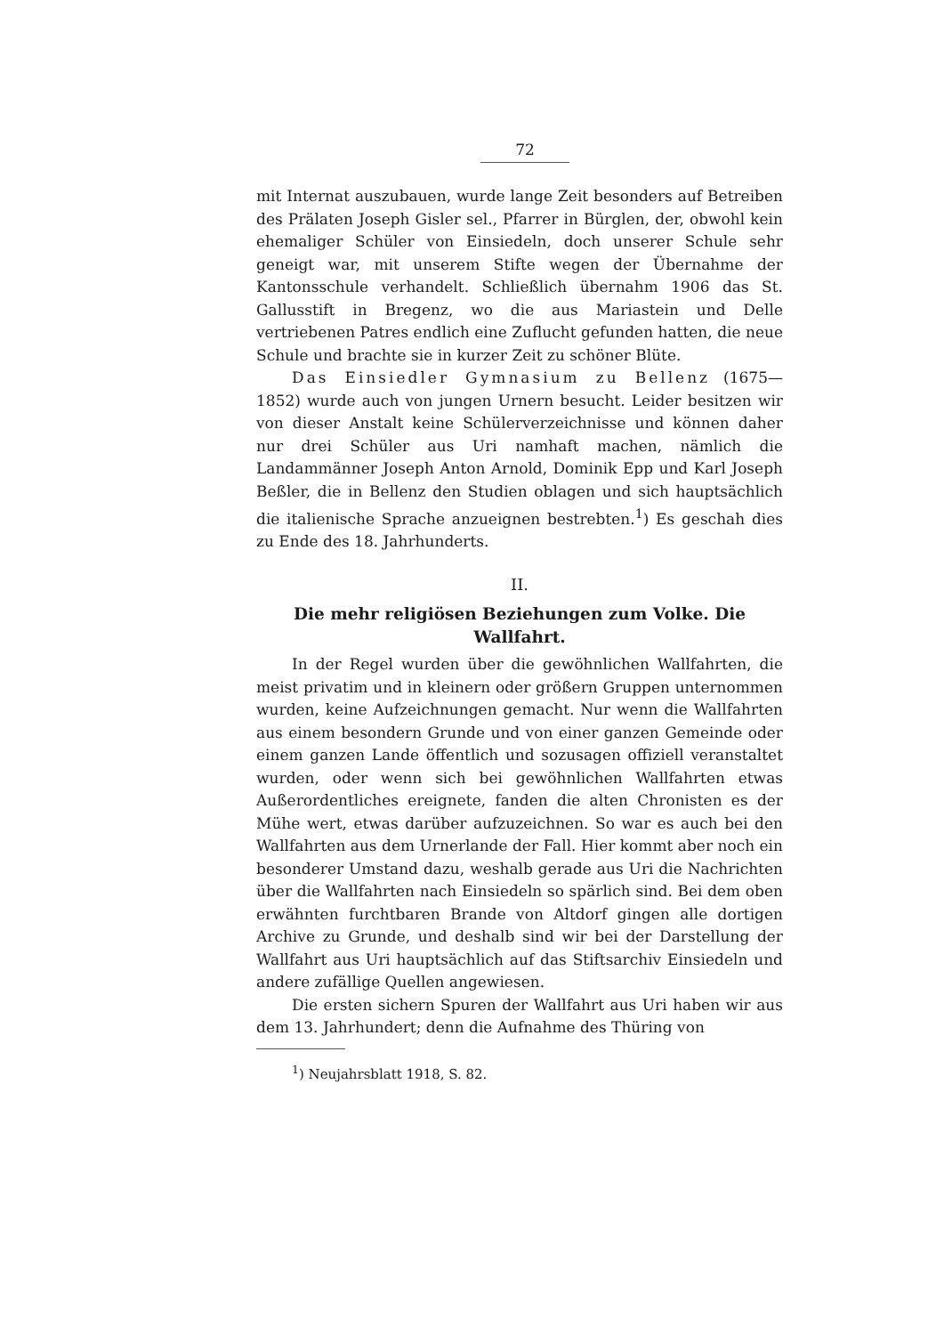72
mit Internat auszubauen, wurde lange Zeit besonders auf Betreiben des Prälaten Joseph Gisler sel., Pfarrer in Bürglen, der, obwohl kein ehemaliger Schüler von Einsiedeln, doch unserer Schule sehr geneigt war, mit unserem Stifte wegen der Übernahme der Kantonsschule verhandelt. Schließlich übernahm 1906 das St. Gallusstift in Bregenz, wo die aus Mariastein und Delle vertriebenen Patres endlich eine Zuflucht gefunden hatten, die neue Schule und brachte sie in kurzer Zeit zu schöner Blüte.
Das Einsiedler Gymnasium zu Bellenz (1675—1852) wurde auch von jungen Urnern besucht. Leider besitzen wir von dieser Anstalt keine Schülerverzeichnisse und können daher nur drei Schüler aus Uri namhaft machen, nämlich die Landammänner Joseph Anton Arnold, Dominik Epp und Karl Joseph Beßler, die in Bellenz den Studien oblagen und sich hauptsächlich die italienische Sprache anzueignen bestrebten.<sup>1</sup>) Es geschah dies zu Ende des 18. Jahrhunderts.
II.
Die mehr religiösen Beziehungen zum Volke. Die Wallfahrt.
In der Regel wurden über die gewöhnlichen Wallfahrten, die meist privatim und in kleinern oder größern Gruppen unternommen wurden, keine Aufzeichnungen gemacht. Nur wenn die Wallfahrten aus einem besondern Grunde und von einer ganzen Gemeinde oder einem ganzen Lande öffentlich und sozusagen offiziell veranstaltet wurden, oder wenn sich bei gewöhnlichen Wallfahrten etwas Außerordentliches ereignete, fanden die alten Chronisten es der Mühe wert, etwas darüber aufzuzeichnen. So war es auch bei den Wallfahrten aus dem Urnerlande der Fall. Hier kommt aber noch ein besonderer Umstand dazu, weshalb gerade aus Uri die Nachrichten über die Wallfahrten nach Einsiedeln so spärlich sind. Bei dem oben erwähnten furchtbaren Brande von Altdorf gingen alle dortigen Archive zu Grunde, und deshalb sind wir bei der Darstellung der Wallfahrt aus Uri hauptsächlich auf das Stiftsarchiv Einsiedeln und andere zufällige Quellen angewiesen.
Die ersten sichern Spuren der Wallfahrt aus Uri haben wir aus dem 13. Jahrhundert; denn die Aufnahme des Thüring von
<sup>1</sup>) Neujahrsblatt 1918, S. 82.